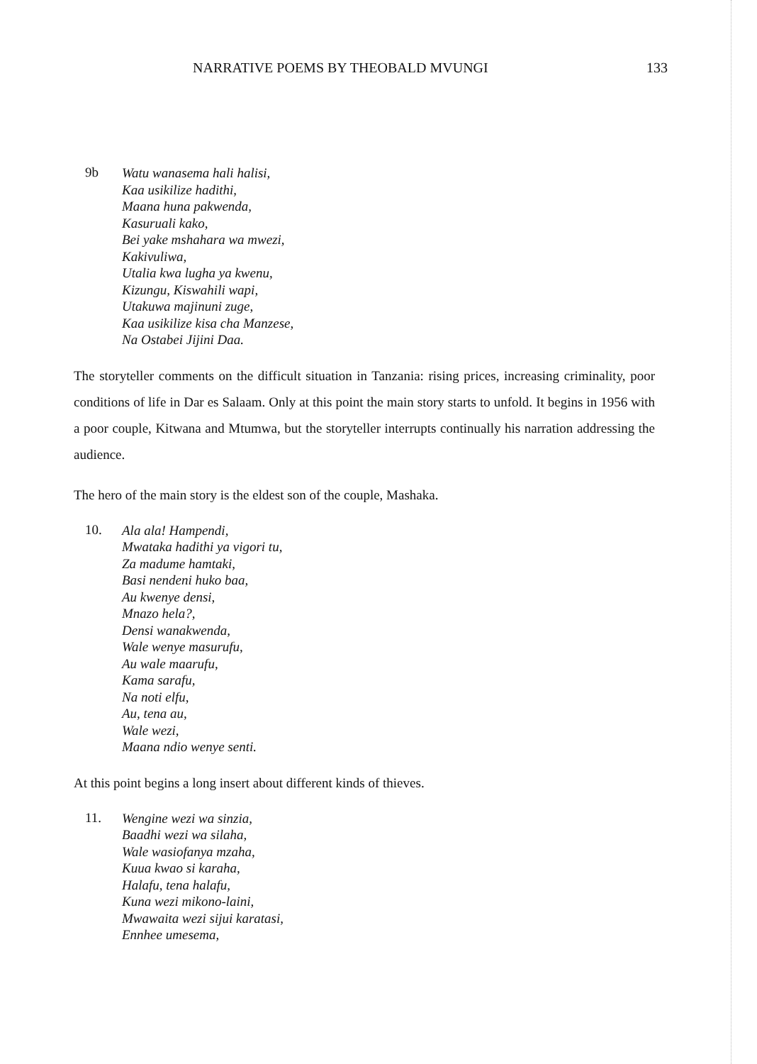NARRATIVE POEMS BY THEOBALD MVUNGI 133
9b
Watu wanasema hali halisi,
Kaa usikilize hadithi,
Maana huna pakwenda,
Kasuruali kako,
Bei yake mshahara wa mwezi,
Kakivuliwa,
Utalia kwa lugha ya kwenu,
Kizungu, Kiswahili wapi,
Utakuwa majinuni zuge,
Kaa usikilize kisa cha Manzese,
Na Ostabei Jijini Daa.
The storyteller comments on the difficult situation in Tanzania: rising prices, increasing criminality, poor conditions of life in Dar es Salaam. Only at this point the main story starts to unfold. It begins in 1956 with a poor couple, Kitwana and Mtumwa, but the storyteller interrupts continually his narration addressing the audience.
The hero of the main story is the eldest son of the couple, Mashaka.
10.
Ala ala! Hampendi,
Mwataka hadithi ya vigori tu,
Za madume hamtaki,
Basi nendeni huko baa,
Au kwenye densi,
Mnazo hela?,
Densi wanakwenda,
Wale wenye masurufu,
Au wale maarufu,
Kama sarafu,
Na noti elfu,
Au, tena au,
Wale wezi,
Maana ndio wenye senti.
At this point begins a long insert about different kinds of thieves.
11.
Wengine wezi wa sinzia,
Baadhi wezi wa silaha,
Wale wasiofanya mzaha,
Kuua kwao si karaha,
Halafu, tena halafu,
Kuna wezi mikono-laini,
Mwawaita wezi sijui karatasi,
Ennhee umesema,